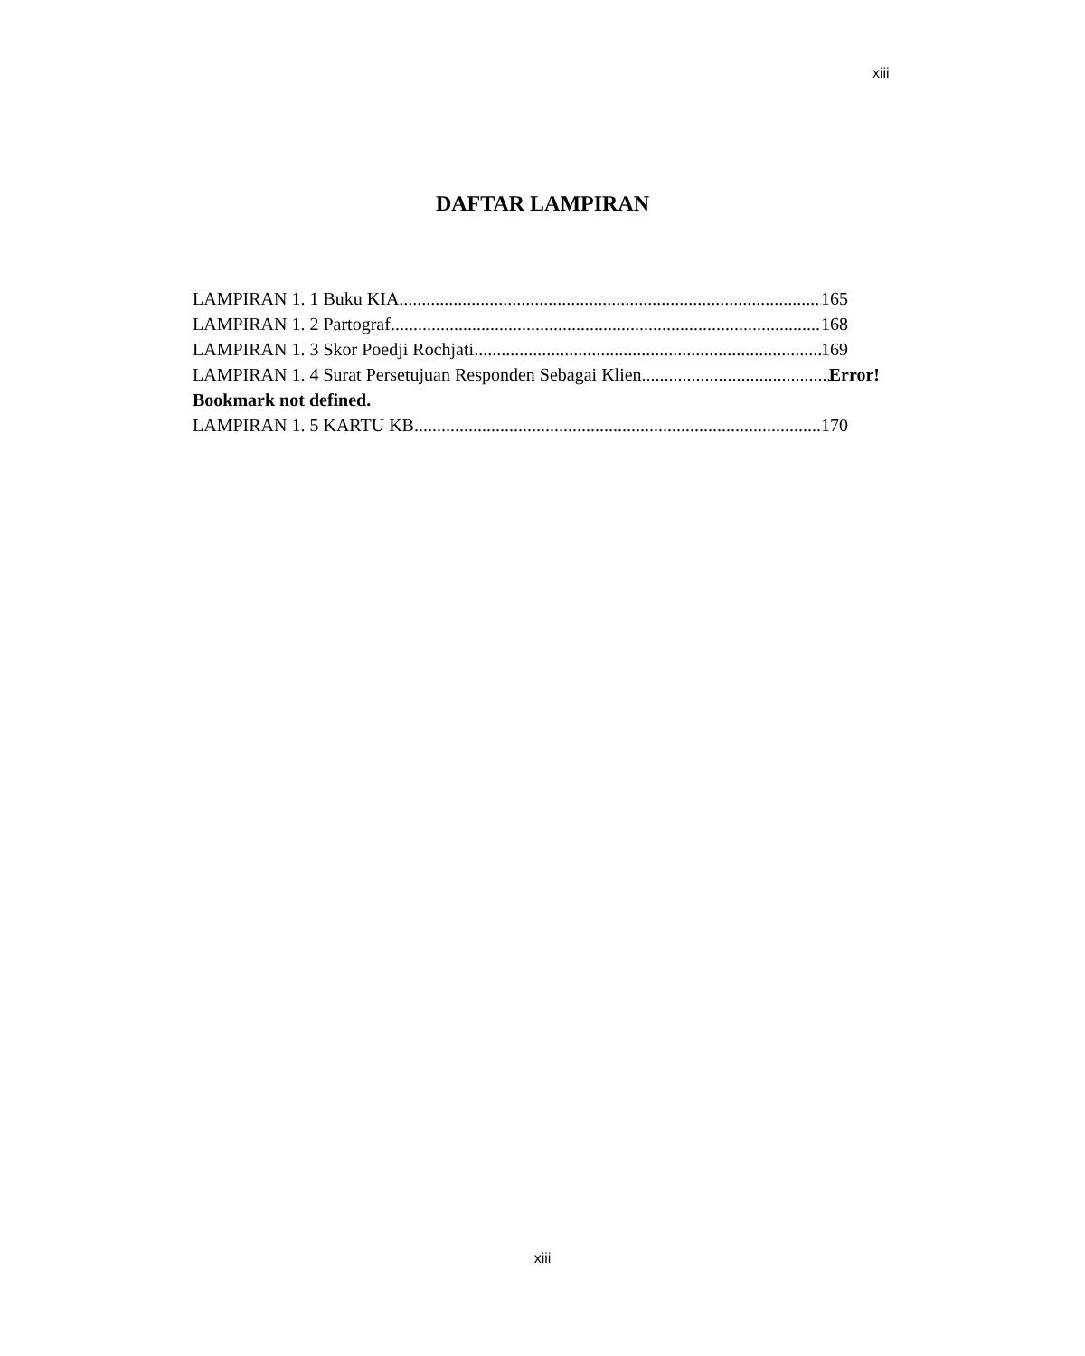xiii
DAFTAR LAMPIRAN
LAMPIRAN 1. 1 Buku KIA 165
LAMPIRAN 1. 2 Partograf 168
LAMPIRAN 1. 3 Skor Poedji Rochjati 169
LAMPIRAN 1. 4 Surat Persetujuan Responden Sebagai Klien Error!
Bookmark not defined.
LAMPIRAN 1. 5 KARTU KB 170
xiii